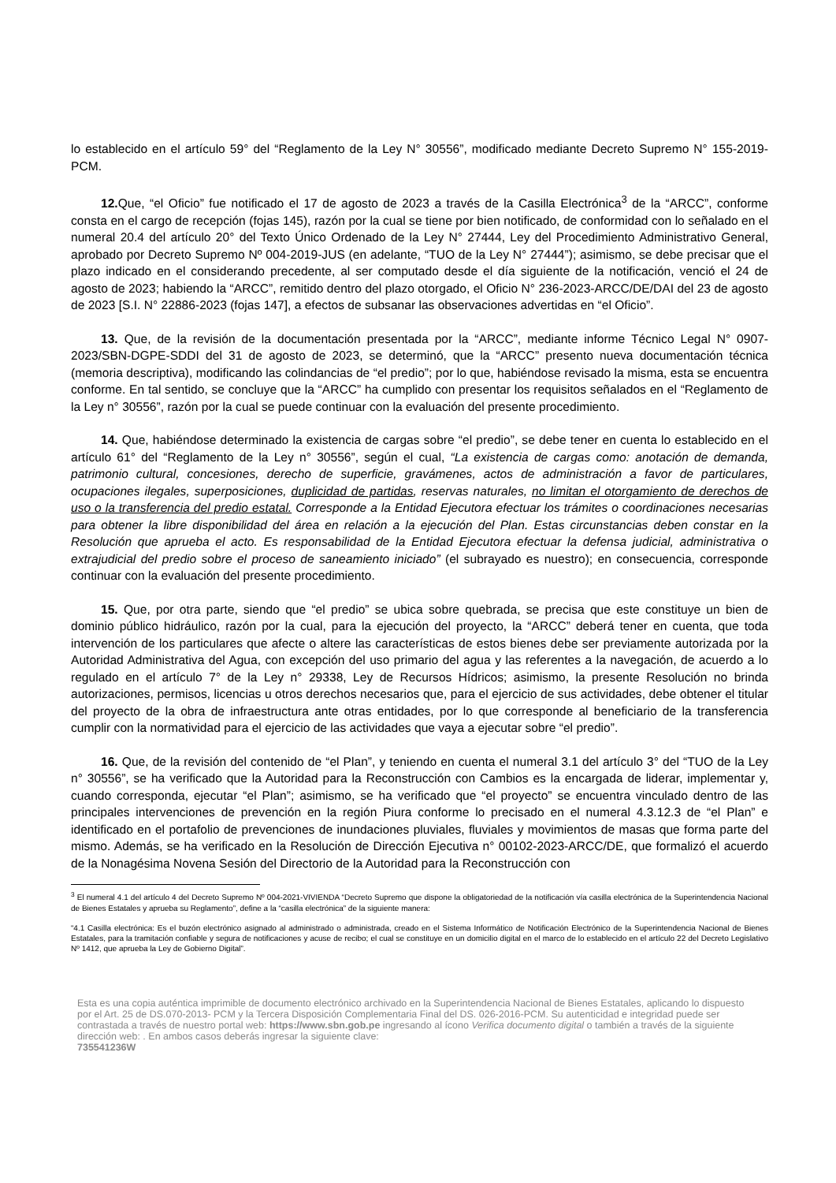lo establecido en el artículo 59° del “Reglamento de la Ley N° 30556”, modificado mediante Decreto Supremo N° 155-2019-PCM.
12. Que, “el Oficio” fue notificado el 17 de agosto de 2023 a través de la Casilla Electrónica<sup>3</sup> de la “ARCC”, conforme consta en el cargo de recepción (fojas 145), razón por la cual se tiene por bien notificado, de conformidad con lo señalado en el numeral 20.4 del artículo 20° del Texto Único Ordenado de la Ley N° 27444, Ley del Procedimiento Administrativo General, aprobado por Decreto Supremo Nº 004-2019-JUS (en adelante, “TUO de la Ley N° 27444”); asimismo, se debe precisar que el plazo indicado en el considerando precedente, al ser computado desde el día siguiente de la notificación, venció el 24 de agosto de 2023; habiendo la “ARCC”, remitido dentro del plazo otorgado, el Oficio N° 236-2023-ARCC/DE/DAI del 23 de agosto de 2023 [S.I. N° 22886-2023 (fojas 147], a efectos de subsanar las observaciones advertidas en “el Oficio”.
13. Que, de la revisión de la documentación presentada por la “ARCC”, mediante informe Técnico Legal N° 0907-2023/SBN-DGPE-SDDI del 31 de agosto de 2023, se determinó, que la “ARCC” presento nueva documentación técnica (memoria descriptiva), modificando las colindancias de “el predio”; por lo que, habiéndose revisado la misma, esta se encuentra conforme. En tal sentido, se concluye que la “ARCC” ha cumplido con presentar los requisitos señalados en el “Reglamento de la Ley n° 30556”, razón por la cual se puede continuar con la evaluación del presente procedimiento.
14. Que, habiéndose determinado la existencia de cargas sobre “el predio”, se debe tener en cuenta lo establecido en el artículo 61° del “Reglamento de la Ley n° 30556”, según el cual, “La existencia de cargas como: anotación de demanda, patrimonio cultural, concesiones, derecho de superficie, gravámenes, actos de administración a favor de particulares, ocupaciones ilegales, superposiciones, duplicidad de partidas, reservas naturales, no limitan el otorgamiento de derechos de uso o la transferencia del predio estatal. Corresponde a la Entidad Ejecutora efectuar los trámites o coordinaciones necesarias para obtener la libre disponibilidad del área en relación a la ejecución del Plan. Estas circunstancias deben constar en la Resolución que aprueba el acto. Es responsabilidad de la Entidad Ejecutora efectuar la defensa judicial, administrativa o extrajudicial del predio sobre el proceso de saneamiento iniciado” (el subrayado es nuestro); en consecuencia, corresponde continuar con la evaluación del presente procedimiento.
15. Que, por otra parte, siendo que “el predio” se ubica sobre quebrada, se precisa que este constituye un bien de dominio público hidráulico, razón por la cual, para la ejecución del proyecto, la “ARCC” deberá tener en cuenta, que toda intervención de los particulares que afecte o altere las características de estos bienes debe ser previamente autorizada por la Autoridad Administrativa del Agua, con excepción del uso primario del agua y las referentes a la navegación, de acuerdo a lo regulado en el artículo 7° de la Ley n° 29338, Ley de Recursos Hídricos; asimismo, la presente Resolución no brinda autorizaciones, permisos, licencias u otros derechos necesarios que, para el ejercicio de sus actividades, debe obtener el titular del proyecto de la obra de infraestructura ante otras entidades, por lo que corresponde al beneficiario de la transferencia cumplir con la normatividad para el ejercicio de las actividades que vaya a ejecutar sobre “el predio”.
16. Que, de la revisión del contenido de “el Plan”, y teniendo en cuenta el numeral 3.1 del artículo 3° del “TUO de la Ley n° 30556”, se ha verificado que la Autoridad para la Reconstrucción con Cambios es la encargada de liderar, implementar y, cuando corresponda, ejecutar “el Plan”; asimismo, se ha verificado que “el proyecto” se encuentra vinculado dentro de las principales intervenciones de prevención en la región Piura conforme lo precisado en el numeral 4.3.12.3 de “el Plan” e identificado en el portafolio de prevenciones de inundaciones pluviales, fluviales y movimientos de masas que forma parte del mismo. Además, se ha verificado en la Resolución de Dirección Ejecutiva n° 00102-2023-ARCC/DE, que formalizó el acuerdo de la Nonagésima Novena Sesión del Directorio de la Autoridad para la Reconstrucción con
<sup>3</sup> El numeral 4.1 del artículo 4 del Decreto Supremo Nº 004-2021-VIVIENDA “Decreto Supremo que dispone la obligatoriedad de la notificación vía casilla electrónica de la Superintendencia Nacional de Bienes Estatales y aprueba su Reglamento”, define a la “casilla electrónica” de la siguiente manera:
“4.1 Casilla electrónica: Es el buzón electrónico asignado al administrado o administrada, creado en el Sistema Informático de Notificación Electrónico de la Superintendencia Nacional de Bienes Estatales, para la tramitación confiable y segura de notificaciones y acuse de recibo; el cual se constituye en un domicilio digital en el marco de lo establecido en el artículo 22 del Decreto Legislativo Nº 1412, que aprueba la Ley de Gobierno Digital”.
Esta es una copia auténtica imprimible de documento electrónico archivado en la Superintendencia Nacional de Bienes Estatales, aplicando lo dispuesto por el Art. 25 de DS.070-2013- PCM y la Tercera Disposición Complementaria Final del DS. 026-2016-PCM. Su autenticidad e integridad puede ser contrastada a través de nuestro portal web: https://www.sbn.gob.pe ingresando al ícono Verifica documento digital o también a través de la siguiente dirección web: . En ambos casos deberás ingresar la siguiente clave:
735541236W